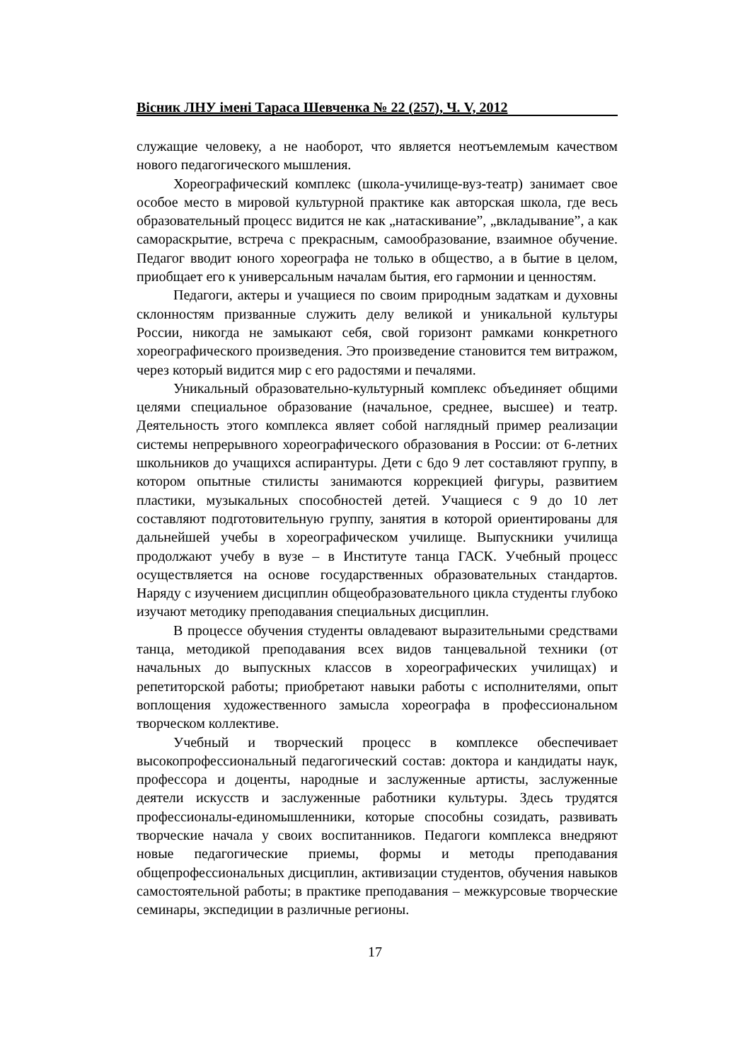Вісник ЛНУ імені Тараса Шевченка № 22 (257), Ч. V, 2012
служащие человеку, а не наоборот, что является неотъемлемым качеством нового педагогического мышления.
Хореографический комплекс (школа-училище-вуз-театр) занимает свое особое место в мировой культурной практике как авторская школа, где весь образовательный процесс видится не как „натаскивание”, „вкладывание”, а как самораскрытие, встреча с прекрасным, самообразование, взаимное обучение. Педагог вводит юного хореографа не только в общество, а в бытие в целом, приобщает его к универсальным началам бытия, его гармонии и ценностям.
Педагоги, актеры и учащиеся по своим природным задаткам и духовны склонностям призванные служить делу великой и уникальной культуры России, никогда не замыкают себя, свой горизонт рамками конкретного хореографического произведения. Это произведение становится тем витражом, через который видится мир с его радостями и печалями.
Уникальный образовательно-культурный комплекс объединяет общими целями специальное образование (начальное, среднее, высшее) и театр. Деятельность этого комплекса являет собой наглядный пример реализации системы непрерывного хореографического образования в России: от 6-летних школьников до учащихся аспирантуры. Дети с 6до 9 лет составляют группу, в котором опытные стилисты занимаются коррекцией фигуры, развитием пластики, музыкальных способностей детей. Учащиеся с 9 до 10 лет составляют подготовительную группу, занятия в которой ориентированы для дальнейшей учебы в хореографическом училище. Выпускники училища продолжают учебу в вузе – в Институте танца ГАСК. Учебный процесс осуществляется на основе государственных образовательных стандартов. Наряду с изучением дисциплин общеобразовательного цикла студенты глубоко изучают методику преподавания специальных дисциплин.
В процессе обучения студенты овладевают выразительными средствами танца, методикой преподавания всех видов танцевальной техники (от начальных до выпускных классов в хореографических училищах) и репетиторской работы; приобретают навыки работы с исполнителями, опыт воплощения художественного замысла хореографа в профессиональном творческом коллективе.
Учебный и творческий процесс в комплексе обеспечивает высокопрофессиональный педагогический состав: доктора и кандидаты наук, профессора и доценты, народные и заслуженные артисты, заслуженные деятели искусств и заслуженные работники культуры. Здесь трудятся профессионалы-единомышленники, которые способны созидать, развивать творческие начала у своих воспитанников. Педагоги комплекса внедряют новые педагогические приемы, формы и методы преподавания общепрофессиональных дисциплин, активизации студентов, обучения навыков самостоятельной работы; в практике преподавания – межкурсовые творческие семинары, экспедиции в различные регионы.
17